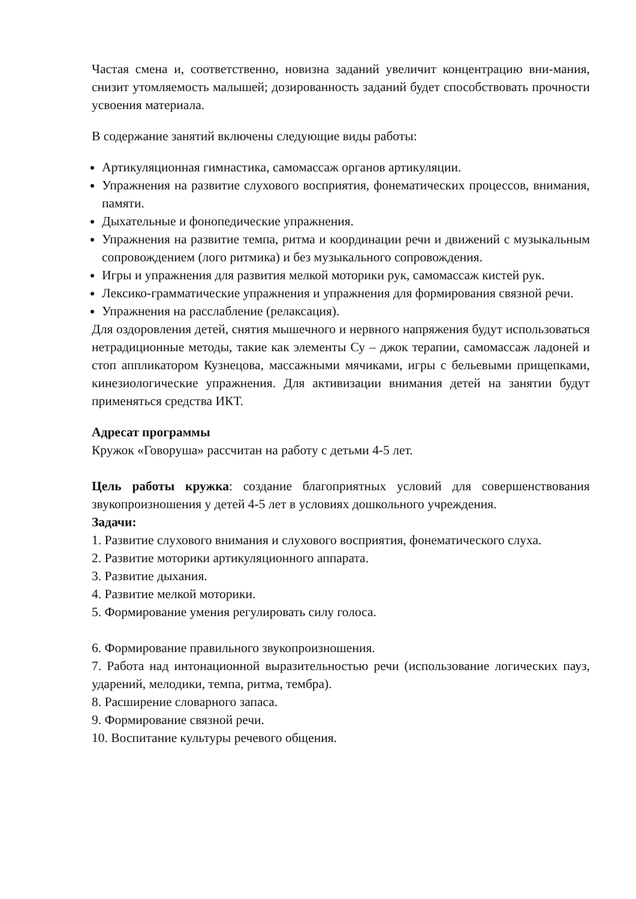Частая смена и, соответственно, новизна заданий увеличит концентрацию вни-мания, снизит утомляемость малышей; дозированность заданий будет способствовать прочности усвоения материала.
В содержание занятий включены следующие виды работы:
Артикуляционная гимнастика, самомассаж органов артикуляции.
Упражнения на развитие слухового восприятия, фонематических процессов, внимания, памяти.
Дыхательные и фонопедические упражнения.
Упражнения на развитие темпа, ритма и координации речи и движений с музыкальным сопровождением (лого ритмика) и без музыкального сопровождения.
Игры и упражнения для развития мелкой моторики рук, самомассаж кистей рук.
Лексико-грамматические упражнения и упражнения для формирования связной речи.
Упражнения на расслабление (релаксация).
Для оздоровления детей, снятия мышечного и нервного напряжения будут использоваться нетрадиционные методы, такие как элементы Су – джок терапии, самомассаж ладоней и стоп аппликатором Кузнецова, массажными мячиками, игры с бельевыми прищепками, кинезиологические упражнения. Для активизации внимания детей на занятии будут применяться средства ИКТ.
Адресат программы
Кружок «Говоруша» рассчитан на работу с детьми 4-5 лет.
Цель работы кружка: создание благоприятных условий для совершенствования звукопроизношения у детей 4-5 лет в условиях дошкольного учреждения.
Задачи:
1. Развитие слухового внимания и слухового восприятия, фонематического слуха.
2. Развитие моторики артикуляционного аппарата.
3. Развитие дыхания.
4. Развитие мелкой моторики.
5. Формирование умения регулировать силу голоса.
6. Формирование правильного звукопроизношения.
7. Работа над интонационной выразительностью речи (использование логических пауз, ударений, мелодики, темпа, ритма, тембра).
8. Расширение словарного запаса.
9. Формирование связной речи.
10. Воспитание культуры речевого общения.